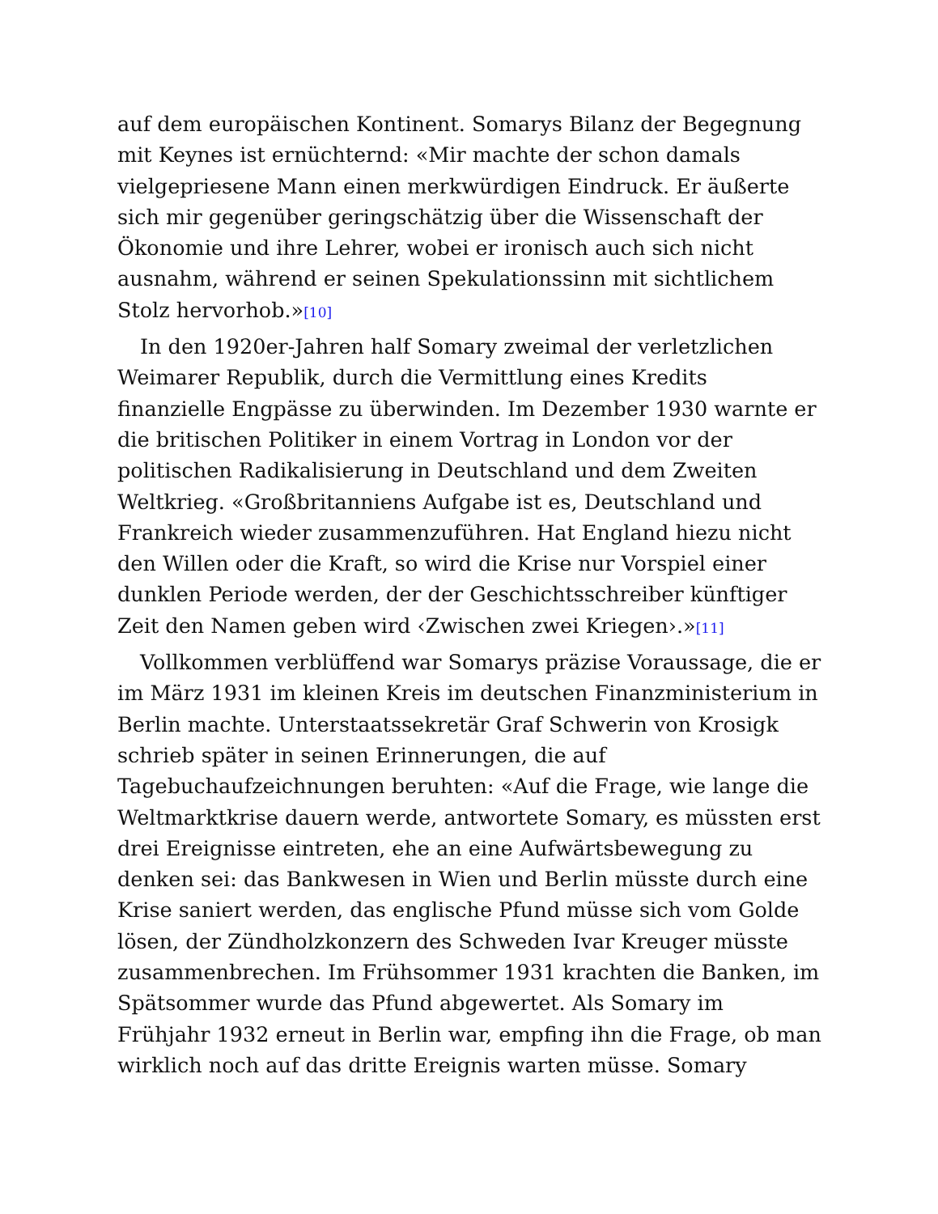auf dem europäischen Kontinent. Somarys Bilanz der Begegnung mit Keynes ist ernüchternd: «Mir machte der schon damals vielgepriesene Mann einen merkwürdigen Eindruck. Er äußerte sich mir gegenüber geringschätzig über die Wissenschaft der Ökonomie und ihre Lehrer, wobei er ironisch auch sich nicht ausnahm, während er seinen Spekulationssinn mit sichtlichem Stolz hervorhob.»[10]
In den 1920er-Jahren half Somary zweimal der verletzlichen Weimarer Republik, durch die Vermittlung eines Kredits finanzielle Engpässe zu überwinden. Im Dezember 1930 warnte er die britischen Politiker in einem Vortrag in London vor der politischen Radikalisierung in Deutschland und dem Zweiten Weltkrieg. «Großbritanniens Aufgabe ist es, Deutschland und Frankreich wieder zusammenzuführen. Hat England hiezu nicht den Willen oder die Kraft, so wird die Krise nur Vorspiel einer dunklen Periode werden, der der Geschichtsschreiber künftiger Zeit den Namen geben wird ‹Zwischen zwei Kriegen›.»[11]
Vollkommen verblüffend war Somarys präzise Voraussage, die er im März 1931 im kleinen Kreis im deutschen Finanzministerium in Berlin machte. Unterstaatssekretär Graf Schwerin von Krosigk schrieb später in seinen Erinnerungen, die auf Tagebuchaufzeichnungen beruhten: «Auf die Frage, wie lange die Weltmarktkrise dauern werde, antwortete Somary, es müssten erst drei Ereignisse eintreten, ehe an eine Aufwärtsbewegung zu denken sei: das Bankwesen in Wien und Berlin müsste durch eine Krise saniert werden, das englische Pfund müsse sich vom Golde lösen, der Zündholzkonzern des Schweden Ivar Kreuger müsste zusammenbrechen. Im Frühsommer 1931 krachten die Banken, im Spätsommer wurde das Pfund abgewertet. Als Somary im Frühjahr 1932 erneut in Berlin war, empfing ihn die Frage, ob man wirklich noch auf das dritte Ereignis warten müsse. Somary